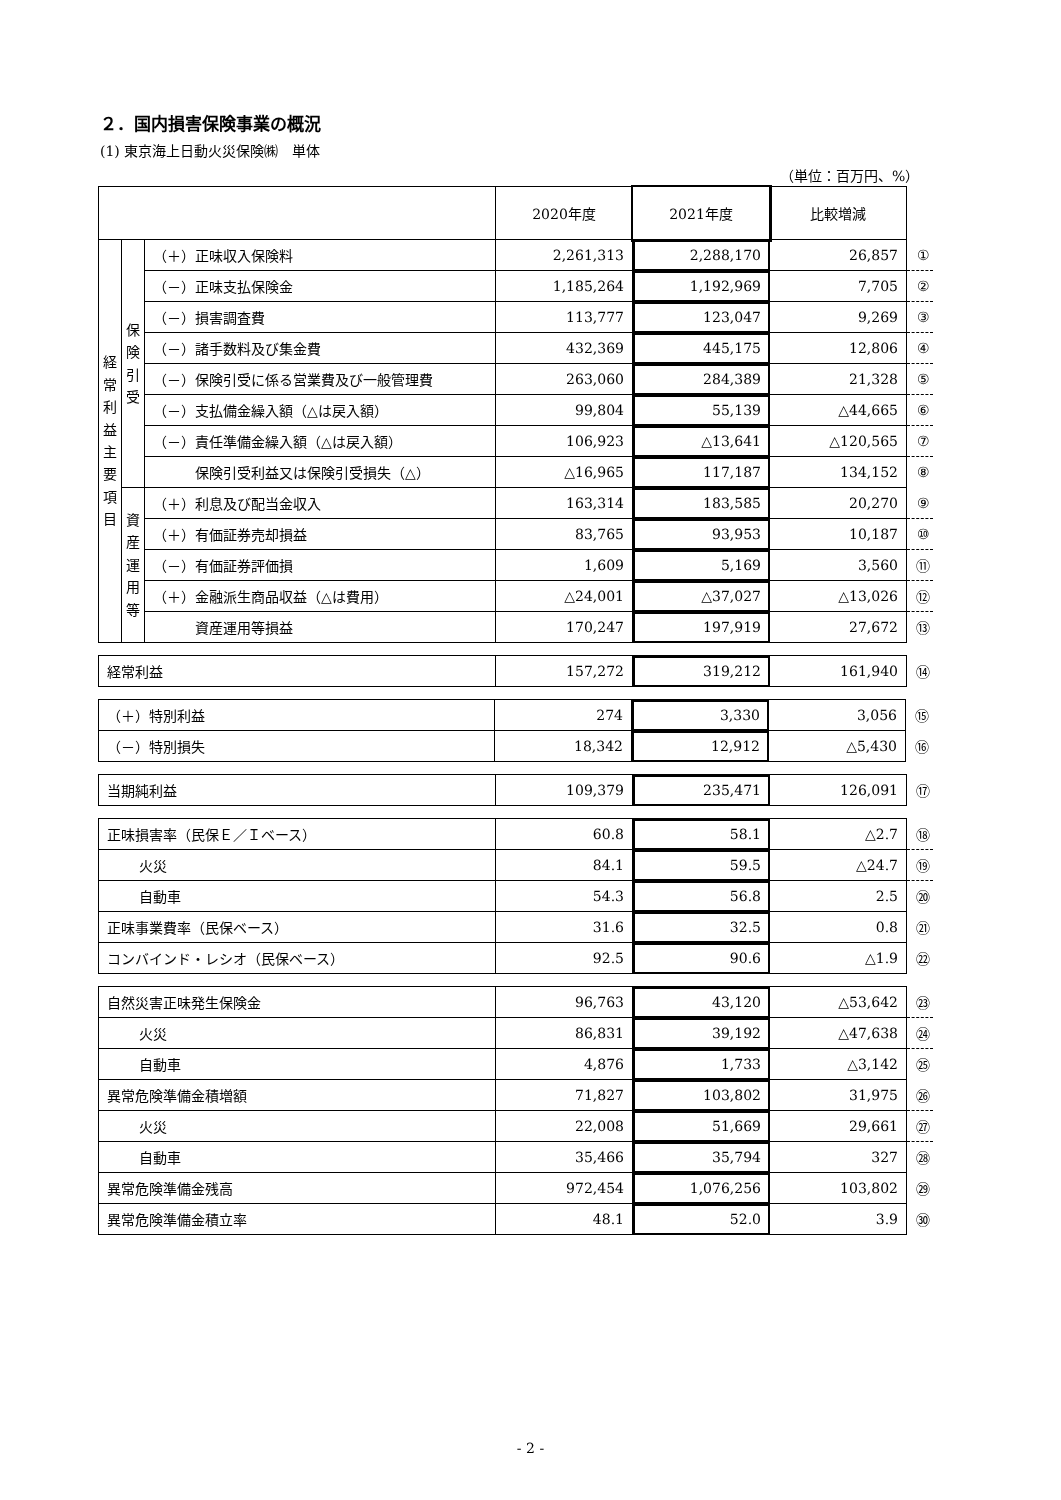２．国内損害保険事業の概況
(1) 東京海上日動火災保険㈱　単体
（単位：百万円、%）
| | | | 2020年度 | 2021年度 | 比較増減 | |
| 経 常 利 益 主 要 項 目 | 保 険 引 受 | （＋）正味収入保険料 | 2,261,313 | 2,288,170 | 26,857 | ① |
| | | （－）正味支払保険金 | 1,185,264 | 1,192,969 | 7,705 | ② |
| | | （－）損害調査費 | 113,777 | 123,047 | 9,269 | ③ |
| | | （－）諸手数料及び集金費 | 432,369 | 445,175 | 12,806 | ④ |
| | | （－）保険引受に係る営業費及び一般管理費 | 263,060 | 284,389 | 21,328 | ⑤ |
| | | （－）支払備金繰入額（△は戻入額） | 99,804 | 55,139 | △44,665 | ⑥ |
| | | （－）責任準備金繰入額（△は戻入額） | 106,923 | △13,641 | △120,565 | ⑦ |
| | | 保険引受利益又は保険引受損失（△） | △16,965 | 117,187 | 134,152 | ⑧ |
| | 資 産 運 用 等 | （＋）利息及び配当金収入 | 163,314 | 183,585 | 20,270 | ⑨ |
| | | （＋）有価証券売却損益 | 83,765 | 93,953 | 10,187 | ⑩ |
| | | （－）有価証券評価損 | 1,609 | 5,169 | 3,560 | ⑪ |
| | | （＋）金融派生商品収益（△は費用） | △24,001 | △37,027 | △13,026 | ⑫ |
| | | 資産運用等損益 | 170,247 | 197,919 | 27,672 | ⑬ |
| 経常利益 | 157,272 | 319,212 | 161,940 | ⑭ |
| （＋）特別利益 | 274 | 3,330 | 3,056 | ⑮ |
| （－）特別損失 | 18,342 | 12,912 | △5,430 | ⑯ |
| 当期純利益 | 109,379 | 235,471 | 126,091 | ⑰ |
| 正味損害率（民保Ｅ／Ｉベース） | 60.8 | 58.1 | △2.7 | ⑱ |
| 火災 | 84.1 | 59.5 | △24.7 | ⑲ |
| 自動車 | 54.3 | 56.8 | 2.5 | ⑳ |
| 正味事業費率（民保ベース） | 31.6 | 32.5 | 0.8 | ㉑ |
| コンバインド・レシオ（民保ベース） | 92.5 | 90.6 | △1.9 | ㉒ |
| 自然災害正味発生保険金 | 96,763 | 43,120 | △53,642 | ㉓ |
| 火災 | 86,831 | 39,192 | △47,638 | ㉔ |
| 自動車 | 4,876 | 1,733 | △3,142 | ㉕ |
| 異常危険準備金積増額 | 71,827 | 103,802 | 31,975 | ㉖ |
| 火災 | 22,008 | 51,669 | 29,661 | ㉗ |
| 自動車 | 35,466 | 35,794 | 327 | ㉘ |
| 異常危険準備金残高 | 972,454 | 1,076,256 | 103,802 | ㉙ |
| 異常危険準備金積立率 | 48.1 | 52.0 | 3.9 | ㉚ |
- 2 -